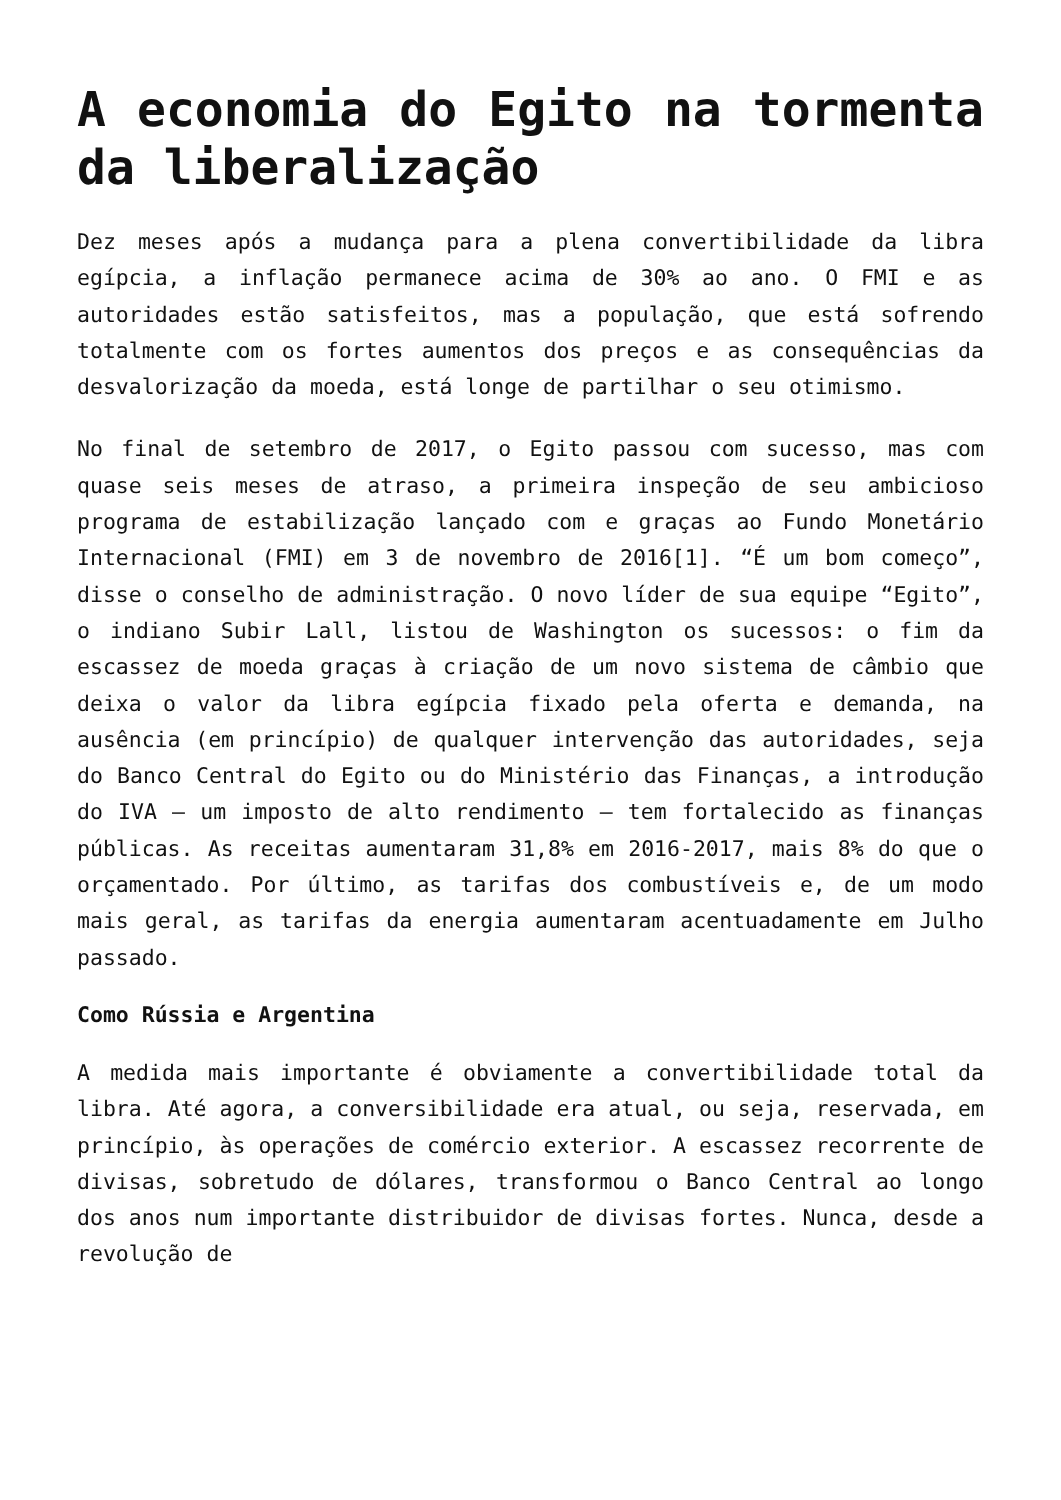A economia do Egito na tormenta da liberalização
Dez meses após a mudança para a plena convertibilidade da libra egípcia, a inflação permanece acima de 30% ao ano. O FMI e as autoridades estão satisfeitos, mas a população, que está sofrendo totalmente com os fortes aumentos dos preços e as consequências da desvalorização da moeda, está longe de partilhar o seu otimismo.
No final de setembro de 2017, o Egito passou com sucesso, mas com quase seis meses de atraso, a primeira inspeção de seu ambicioso programa de estabilização lançado com e graças ao Fundo Monetário Internacional (FMI) em 3 de novembro de 2016[1]. “É um bom começo”, disse o conselho de administração. O novo líder de sua equipe “Egito”, o indiano Subir Lall, listou de Washington os sucessos: o fim da escassez de moeda graças à criação de um novo sistema de câmbio que deixa o valor da libra egípcia fixado pela oferta e demanda, na ausência (em princípio) de qualquer intervenção das autoridades, seja do Banco Central do Egito ou do Ministério das Finanças, a introdução do IVA – um imposto de alto rendimento – tem fortalecido as finanças públicas. As receitas aumentaram 31,8% em 2016-2017, mais 8% do que o orçamentado. Por último, as tarifas dos combustíveis e, de um modo mais geral, as tarifas da energia aumentaram acentuadamente em Julho passado.
Como Rússia e Argentina
A medida mais importante é obviamente a convertibilidade total da libra. Até agora, a conversibilidade era atual, ou seja, reservada, em princípio, às operações de comércio exterior. A escassez recorrente de divisas, sobretudo de dólares, transformou o Banco Central ao longo dos anos num importante distribuidor de divisas fortes. Nunca, desde a revolução de